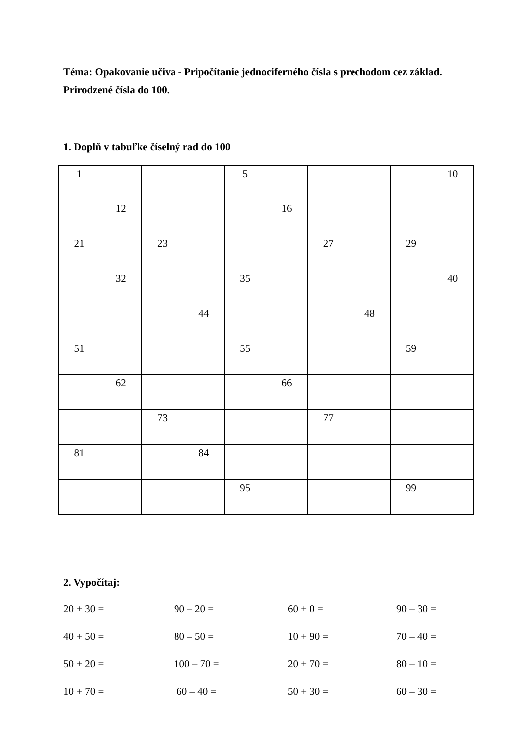Téma: Opakovanie učiva - Pripočítanie jednociferného čísla s prechodom cez základ. Prirodzené čísla do 100.
1. Doplň v tabuľke číselný rad do 100
| 1 | | | | 5 | | | | | 10 |
| | 12 | | | | 16 | | | | |
| 21 | | 23 | | | | 27 | | 29 | |
| | 32 | | | 35 | | | | | 40 |
| | | | 44 | | | | 48 | | |
| 51 | | | | 55 | | | | 59 | |
| | 62 | | | | 66 | | | | |
| | | 73 | | | | 77 | | | |
| 81 | | | 84 | | | | | | |
| | | | | 95 | | | | 99 | |
2. Vypočítaj:
20 + 30 =
90 – 20 =
60 + 0 =
90 – 30 =
40 + 50 =
80 – 50 =
10 + 90 =
70 – 40 =
50 + 20 =
100 – 70 =
20 + 70 =
80 – 10 =
10 + 70 =
60 – 40 =
50 + 30 =
60 – 30 =